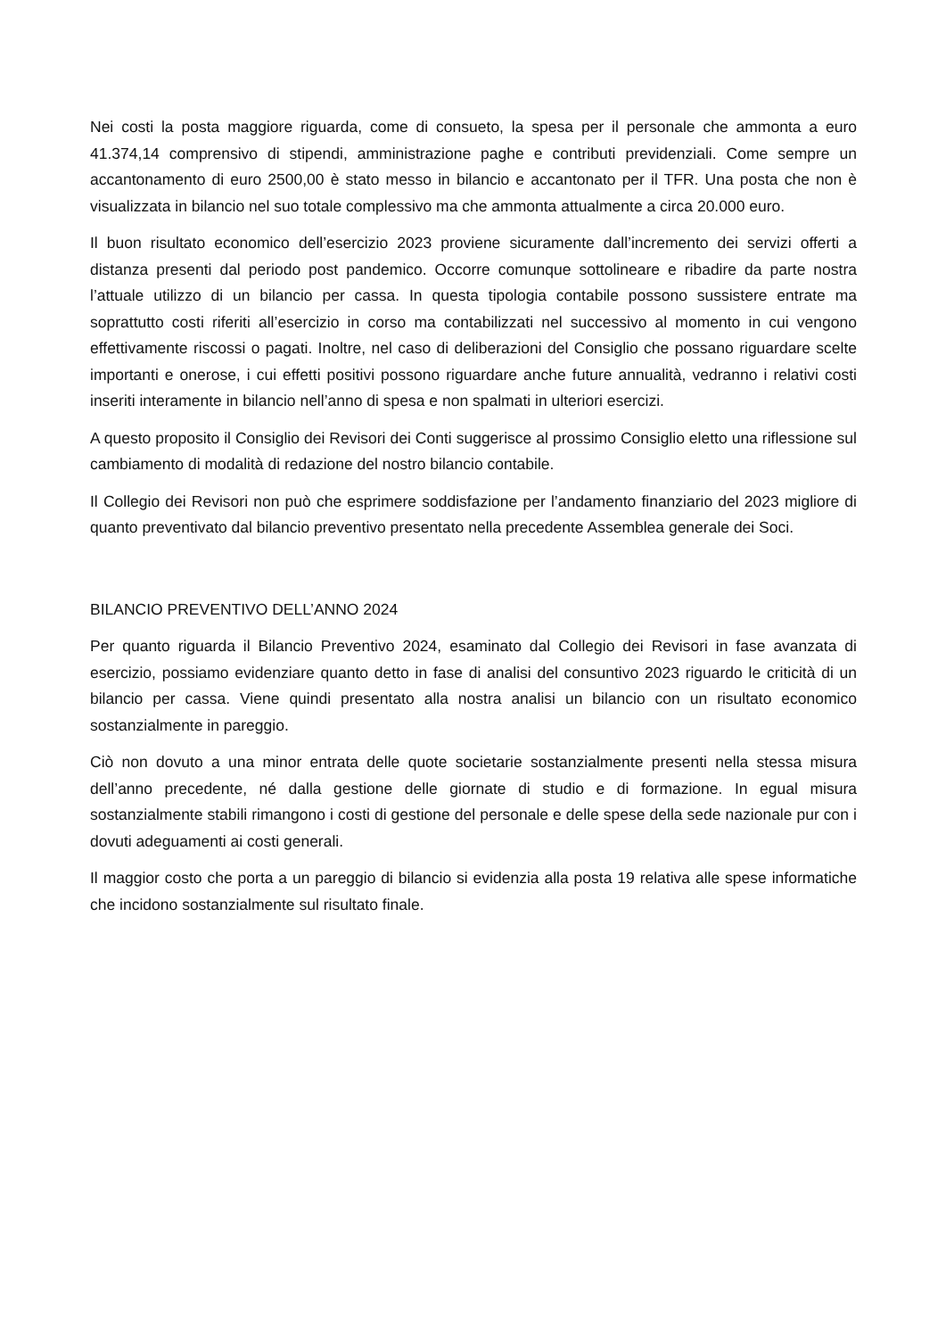Nei costi la posta maggiore riguarda, come di consueto, la spesa per il personale che ammonta a euro 41.374,14 comprensivo di stipendi, amministrazione paghe e contributi previdenziali. Come sempre un accantonamento di euro 2500,00 è stato messo in bilancio e accantonato per il TFR. Una posta che non è visualizzata in bilancio nel suo totale complessivo ma che ammonta attualmente a circa 20.000 euro.
Il buon risultato economico dell’esercizio 2023 proviene sicuramente dall’incremento dei servizi offerti a distanza presenti dal periodo post pandemico. Occorre comunque sottolineare e ribadire da parte nostra l’attuale utilizzo di un bilancio per cassa. In questa tipologia contabile possono sussistere entrate ma soprattutto costi riferiti all’esercizio in corso ma contabilizzati nel successivo al momento in cui vengono effettivamente riscossi o pagati. Inoltre, nel caso di deliberazioni del Consiglio che possano riguardare scelte importanti e onerose, i cui effetti positivi possono riguardare anche future annualità, vedranno i relativi costi inseriti interamente in bilancio nell’anno di spesa e non spalmati in ulteriori esercizi.
A questo proposito il Consiglio dei Revisori dei Conti suggerisce al prossimo Consiglio eletto una riflessione sul cambiamento di modalità di redazione del nostro bilancio contabile.
Il Collegio dei Revisori non può che esprimere soddisfazione per l’andamento finanziario del 2023 migliore di quanto preventivato dal bilancio preventivo presentato nella precedente Assemblea generale dei Soci.
BILANCIO PREVENTIVO DELL’ANNO 2024
Per quanto riguarda il Bilancio Preventivo 2024, esaminato dal Collegio dei Revisori in fase avanzata di esercizio, possiamo evidenziare quanto detto in fase di analisi del consuntivo 2023 riguardo le criticità di un bilancio per cassa. Viene quindi presentato alla nostra analisi un bilancio con un risultato economico sostanzialmente in pareggio.
Ciò non dovuto a una minor entrata delle quote societarie sostanzialmente presenti nella stessa misura dell’anno precedente, né dalla gestione delle giornate di studio e di formazione. In egual misura sostanzialmente stabili rimangono i costi di gestione del personale e delle spese della sede nazionale pur con i dovuti adeguamenti ai costi generali.
Il maggior costo che porta a un pareggio di bilancio si evidenzia alla posta 19 relativa alle spese informatiche che incidono sostanzialmente sul risultato finale.